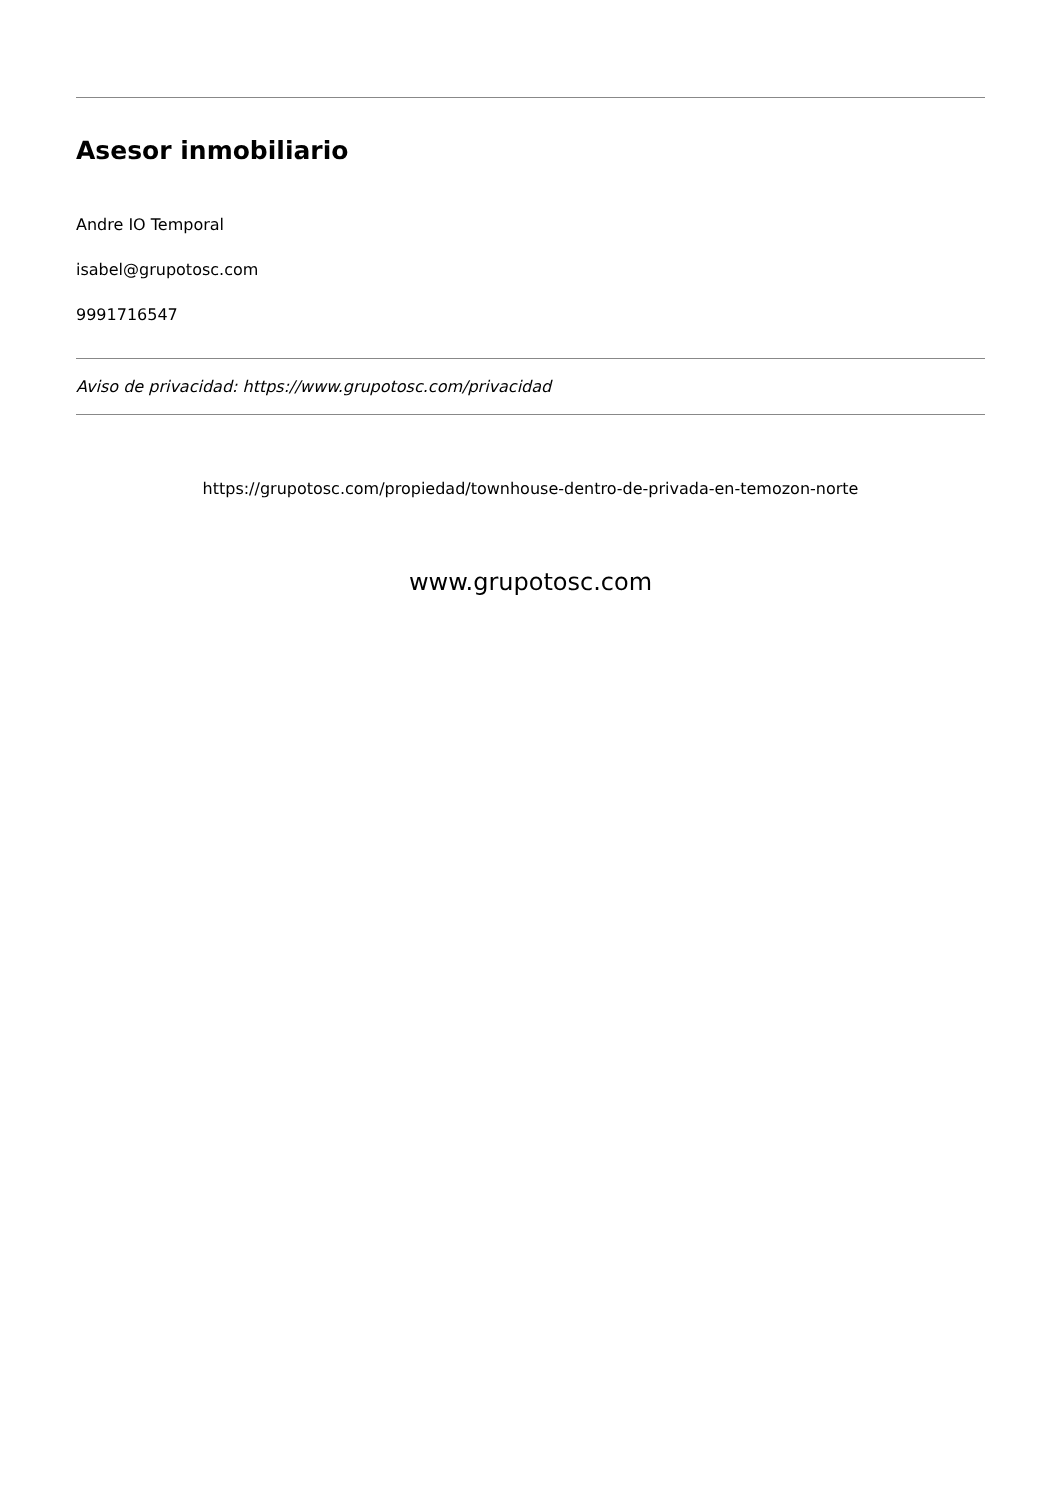Asesor inmobiliario
Andre IO Temporal
isabel@grupotosc.com
9991716547
Aviso de privacidad: https://www.grupotosc.com/privacidad
https://grupotosc.com/propiedad/townhouse-dentro-de-privada-en-temozon-norte
www.grupotosc.com